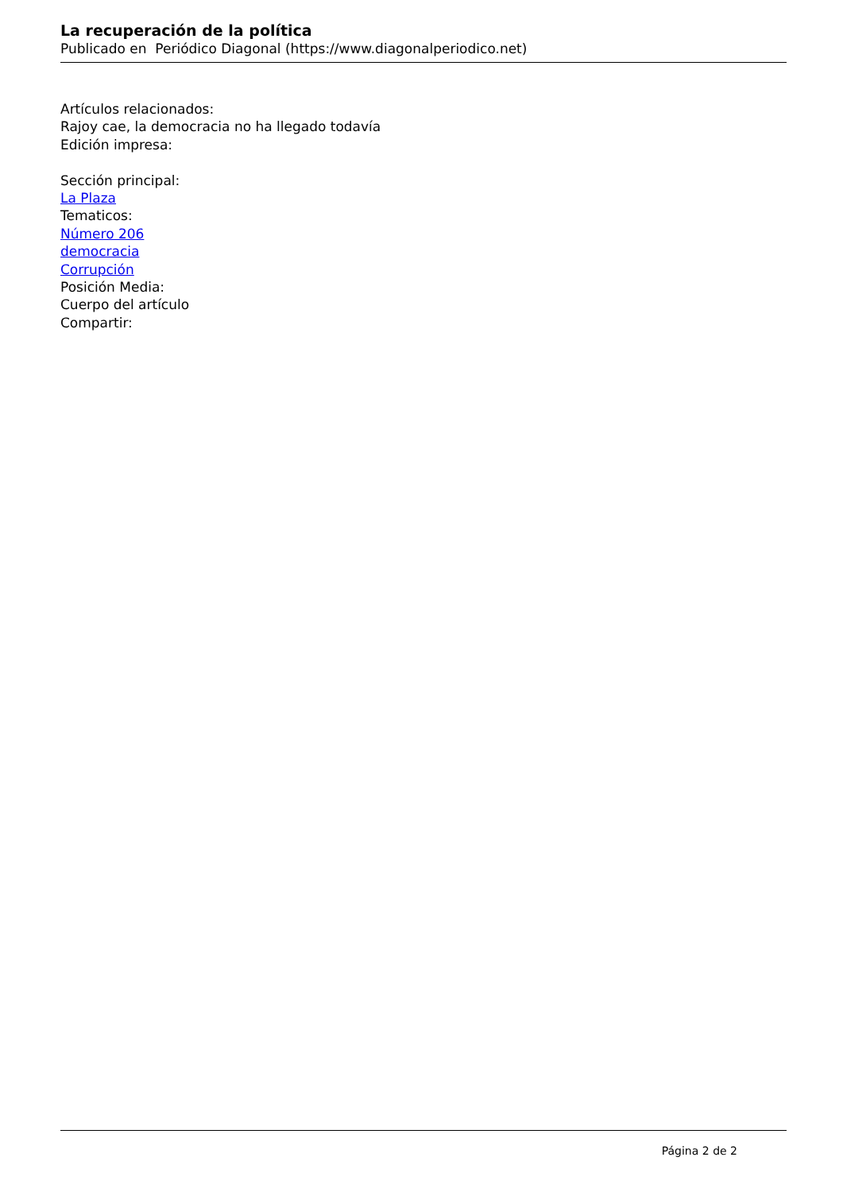La recuperación de la política
Publicado en Periódico Diagonal (https://www.diagonalperiodico.net)
Artículos relacionados:
Rajoy cae, la democracia no ha llegado todavía
Edición impresa:
Sección principal:
La Plaza
Tematicos:
Número 206
democracia
Corrupción
Posición Media:
Cuerpo del artículo
Compartir:
Página 2 de 2